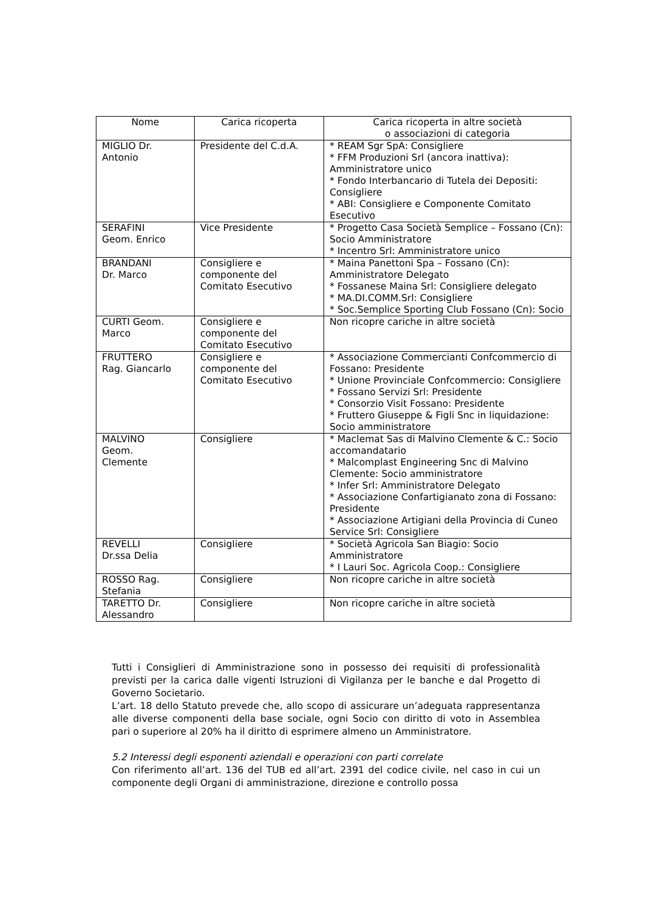| Nome | Carica ricoperta | Carica ricoperta in altre società o associazioni di categoria |
| --- | --- | --- |
| MIGLIO Dr. Antonio | Presidente del C.d.A. | * REAM Sgr SpA: Consigliere * FFM Produzioni Srl (ancora inattiva): Amministratore unico * Fondo Interbancario di Tutela dei Depositi: Consigliere * ABI: Consigliere e Componente Comitato Esecutivo |
| SERAFINI Geom. Enrico | Vice Presidente | * Progetto Casa Società Semplice – Fossano (Cn): Socio Amministratore * Incentro Srl: Amministratore unico |
| BRANDANI Dr. Marco | Consigliere e componente del Comitato Esecutivo | * Maina Panettoni Spa – Fossano (Cn): Amministratore Delegato * Fossanese Maina Srl: Consigliere delegato * MA.DI.COMM.Srl: Consigliere * Soc.Semplice Sporting Club Fossano (Cn): Socio |
| CURTI Geom. Marco | Consigliere e componente del Comitato Esecutivo | Non ricopre cariche in altre società |
| FRUTTERO Rag. Giancarlo | Consigliere e componente del Comitato Esecutivo | * Associazione Commercianti Confcommercio di Fossano: Presidente * Unione Provinciale Confcommercio: Consigliere * Fossano Servizi Srl: Presidente * Consorzio Visit Fossano: Presidente * Fruttero Giuseppe & Figli Snc in liquidazione: Socio amministratore |
| MALVINO Geom. Clemente | Consigliere | * Maclemat Sas di Malvino Clemente & C.: Socio accomandatario * Malcomplast Engineering Snc di Malvino Clemente: Socio amministratore * Infer Srl: Amministratore Delegato * Associazione Confartigianato zona di Fossano: Presidente * Associazione Artigiani della Provincia di Cuneo Service Srl: Consigliere |
| REVELLI Dr.ssa Delia | Consigliere | * Società Agricola San Biagio: Socio Amministratore * I Lauri Soc. Agricola Coop.: Consigliere |
| ROSSO Rag. Stefania | Consigliere | Non ricopre cariche in altre società |
| TARETTO Dr. Alessandro | Consigliere | Non ricopre cariche in altre società |
Tutti i Consiglieri di Amministrazione sono in possesso dei requisiti di professionalità previsti per la carica dalle vigenti Istruzioni di Vigilanza per le banche e dal Progetto di Governo Societario.
L’art. 18 dello Statuto prevede che, allo scopo di assicurare un’adeguata rappresentanza alle diverse componenti della base sociale, ogni Socio con diritto di voto in Assemblea pari o superiore al 20% ha il diritto di esprimere almeno un Amministratore.
5.2 Interessi degli esponenti aziendali e operazioni con parti correlate
Con riferimento all’art. 136 del TUB ed all’art. 2391 del codice civile, nel caso in cui un componente degli Organi di amministrazione, direzione e controllo possa